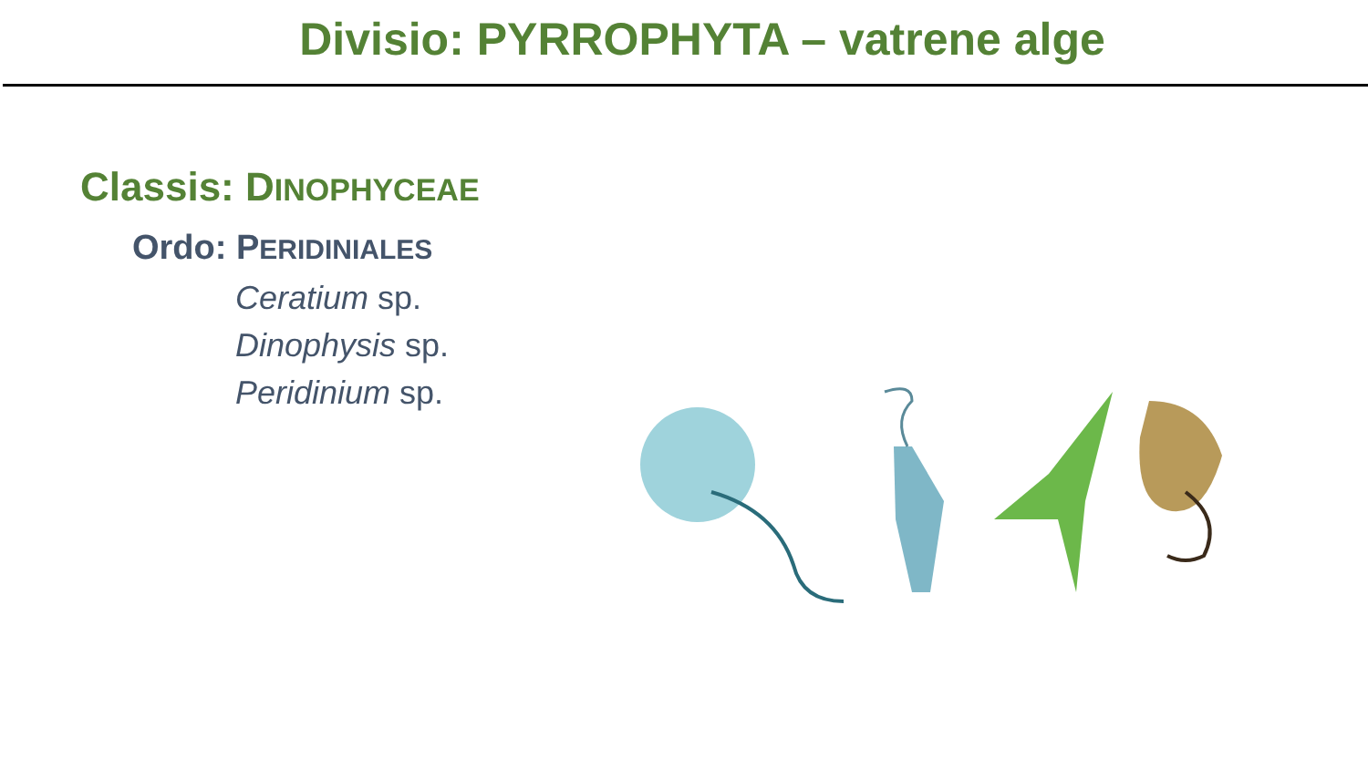Divisio: PYRROPHYTA – vatrene alge
Classis: DINOPHYCEAE
Ordo: PERIDINIALES
Ceratium sp.
Dinophysis sp.
Peridinium sp.